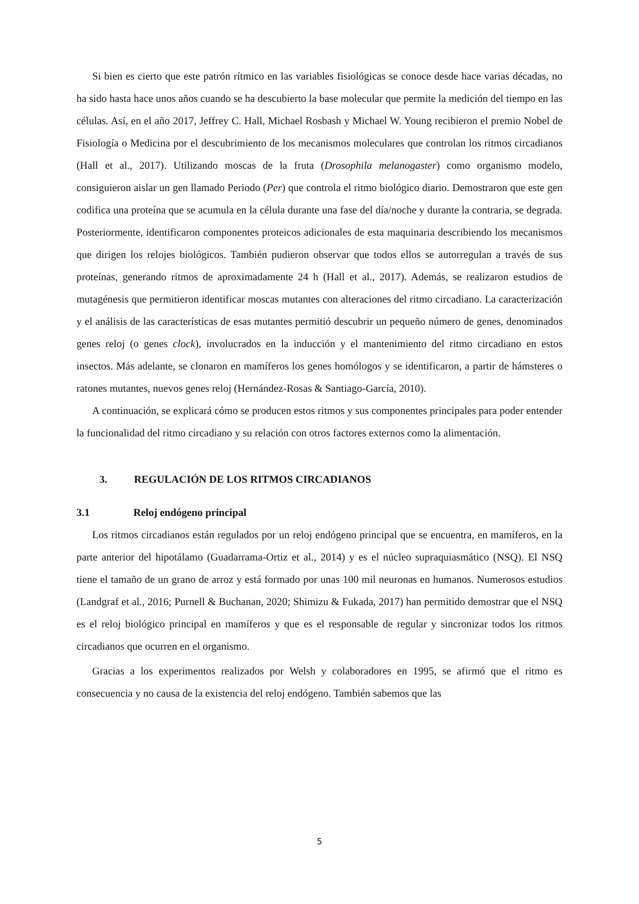Si bien es cierto que este patrón rítmico en las variables fisiológicas se conoce desde hace varias décadas, no ha sido hasta hace unos años cuando se ha descubierto la base molecular que permite la medición del tiempo en las células. Así, en el año 2017, Jeffrey C. Hall, Michael Rosbash y Michael W. Young recibieron el premio Nobel de Fisiología o Medicina por el descubrimiento de los mecanismos moleculares que controlan los ritmos circadianos (Hall et al., 2017). Utilizando moscas de la fruta (Drosophila melanogaster) como organismo modelo, consiguieron aislar un gen llamado Periodo (Per) que controla el ritmo biológico diario. Demostraron que este gen codifica una proteína que se acumula en la célula durante una fase del día/noche y durante la contraria, se degrada. Posteriormente, identificaron componentes proteicos adicionales de esta maquinaria describiendo los mecanismos que dirigen los relojes biológicos. También pudieron observar que todos ellos se autorregulan a través de sus proteínas, generando ritmos de aproximadamente 24 h (Hall et al., 2017). Además, se realizaron estudios de mutagénesis que permitieron identificar moscas mutantes con alteraciones del ritmo circadiano. La caracterización y el análisis de las características de esas mutantes permitió descubrir un pequeño número de genes, denominados genes reloj (o genes clock), involucrados en la inducción y el mantenimiento del ritmo circadiano en estos insectos. Más adelante, se clonaron en mamíferos los genes homólogos y se identificaron, a partir de hámsteres o ratones mutantes, nuevos genes reloj (Hernández-Rosas & Santiago-García, 2010).
A continuación, se explicará cómo se producen estos ritmos y sus componentes principales para poder entender la funcionalidad del ritmo circadiano y su relación con otros factores externos como la alimentación.
3. REGULACIÓN DE LOS RITMOS CIRCADIANOS
3.1 Reloj endógeno principal
Los ritmos circadianos están regulados por un reloj endógeno principal que se encuentra, en mamíferos, en la parte anterior del hipotálamo (Guadarrama-Ortiz et al., 2014) y es el núcleo supraquiasmático (NSQ). El NSQ tiene el tamaño de un grano de arroz y está formado por unas 100 mil neuronas en humanos. Numerosos estudios (Landgraf et al., 2016; Purnell & Buchanan, 2020; Shimizu & Fukada, 2017) han permitido demostrar que el NSQ es el reloj biológico principal en mamíferos y que es el responsable de regular y sincronizar todos los ritmos circadianos que ocurren en el organismo.
Gracias a los experimentos realizados por Welsh y colaboradores en 1995, se afirmó que el ritmo es consecuencia y no causa de la existencia del reloj endógeno. También sabemos que las
5